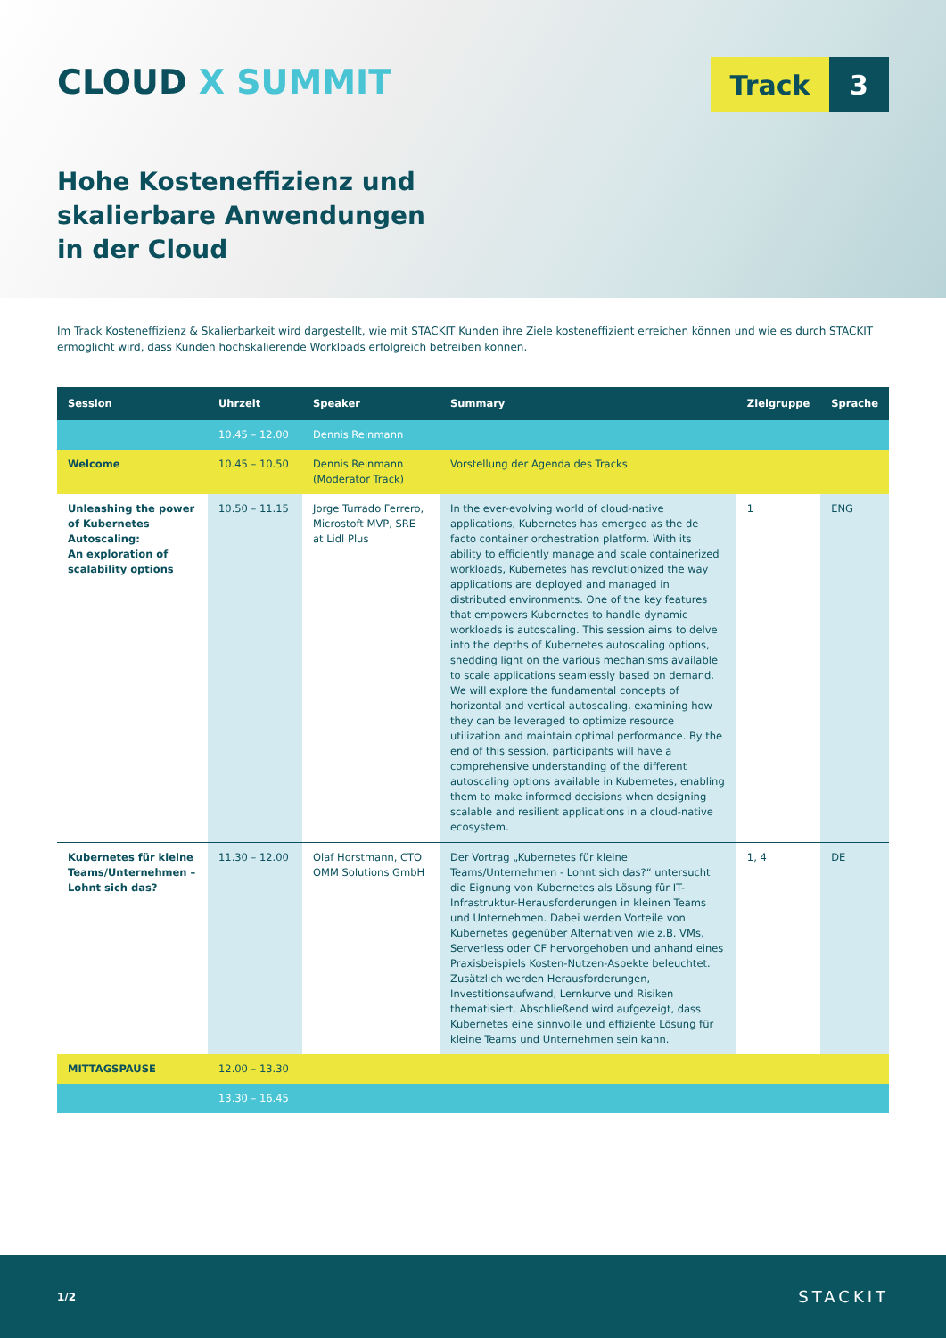CLOUD X SUMMIT
Track 3
Hohe Kosteneffizienz und
skalierbare Anwendungen
in der Cloud
Im Track Kosteneffizienz & Skalierbarkeit wird dargestellt, wie mit STACKIT Kunden ihre Ziele kosteneffizient erreichen können und wie es durch STACKIT ermöglicht wird, dass Kunden hochskalierende Workloads erfolgreich betreiben können.
| Session | Uhrzeit | Speaker | Summary | Zielgruppe | Sprache |
| --- | --- | --- | --- | --- | --- |
| | 10.45 – 12.00 | Dennis Reinmann | | | |
| Welcome | 10.45 – 10.50 | Dennis Reinmann (Moderator Track) | Vorstellung der Agenda des Tracks | | |
| Unleashing the power of Kubernetes Autoscaling: An exploration of scalability options | 10.50 – 11.15 | Jorge Turrado Ferrero, Microstoft MVP, SRE at Lidl Plus | In the ever-evolving world of cloud-native applications, Kubernetes has emerged as the de facto container orchestration platform. With its ability to efficiently manage and scale containerized workloads, Kubernetes has revolutionized the way applications are deployed and managed in distributed environments. One of the key features that empowers Kubernetes to handle dynamic workloads is autoscaling. This session aims to delve into the depths of Kubernetes autoscaling options, shedding light on the various mechanisms available to scale applications seamlessly based on demand. We will explore the fundamental concepts of horizontal and vertical autoscaling, examining how they can be leveraged to optimize resource utilization and maintain optimal performance. By the end of this session, participants will have a comprehensive understanding of the different autoscaling options available in Kubernetes, enabling them to make informed decisions when designing scalable and resilient applications in a cloud-native ecosystem. | 1 | ENG |
| Kubernetes für kleine Teams/Unternehmen – Lohnt sich das? | 11.30 – 12.00 | Olaf Horstmann, CTO OMM Solutions GmbH | Der Vortrag „Kubernetes für kleine Teams/Unternehmen - Lohnt sich das?“ untersucht die Eignung von Kubernetes als Lösung für IT-Infrastruktur-Herausforderungen in kleinen Teams und Unternehmen. Dabei werden Vorteile von Kubernetes gegenüber Alternativen wie z.B. VMs, Serverless oder CF hervorgehoben und anhand eines Praxisbeispiels Kosten-Nutzen-Aspekte beleuchtet. Zusätzlich werden Herausforderungen, Investitionsaufwand, Lernkurve und Risiken thematisiert. Abschließend wird aufgezeigt, dass Kubernetes eine sinnvolle und effiziente Lösung für kleine Teams und Unternehmen sein kann. | 1, 4 | DE |
| MITTAGSPAUSE | 12.00 – 13.30 | | | | |
| | 13.30 – 16.45 | | | | |
1/2 STACKIT